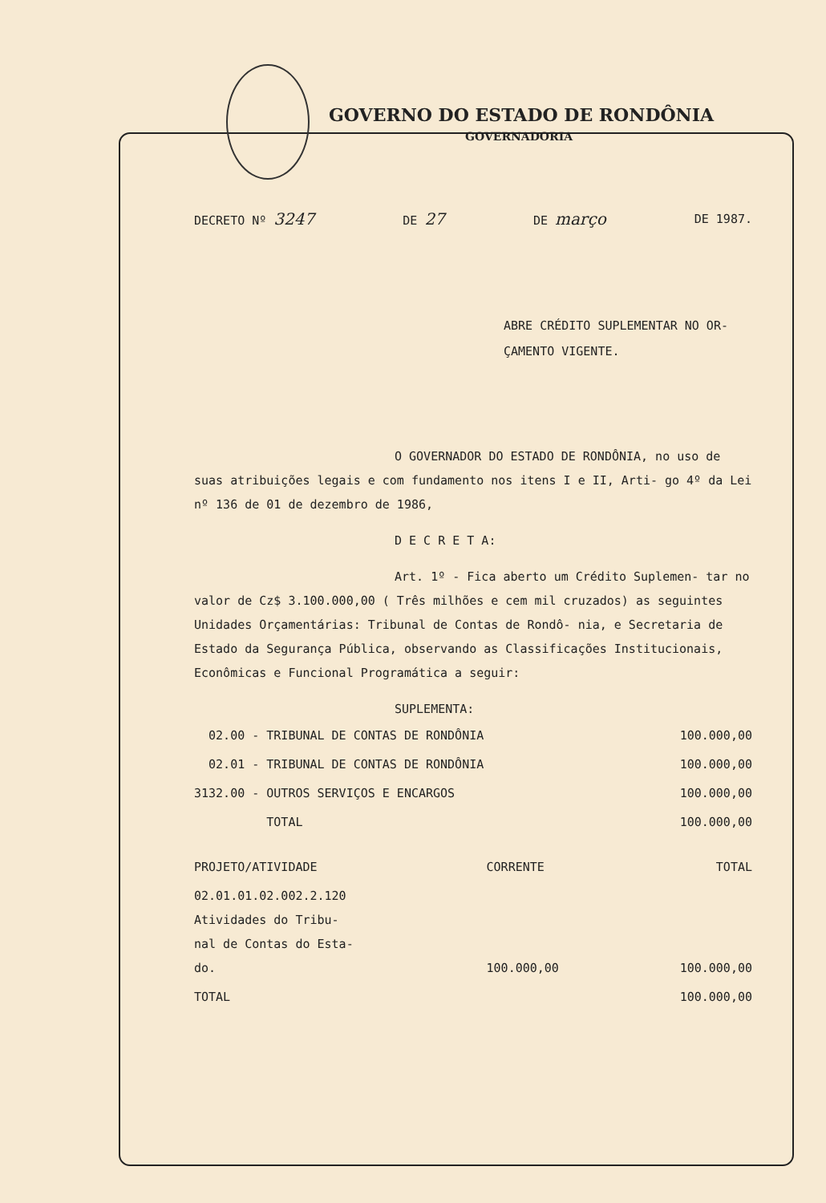GOVERNO DO ESTADO DE RONDÔNIA
GOVERNADORIA
DECRETO Nº 3247 DE 27 DE março DE 1987.
ABRE CRÉDITO SUPLEMENTAR NO OR-
ÇAMENTO VIGENTE.
O GOVERNADOR DO ESTADO DE RONDÔNIA, no uso de suas atribuições legais e com fundamento nos itens I e II, Arti- go 4º da Lei nº 136 de 01 de dezembro de 1986,
D E C R E T A:
Art. 1º - Fica aberto um Crédito Suplemen- tar no valor de Cz$ 3.100.000,00 ( Três milhões e cem mil cruzados) as seguintes Unidades Orçamentárias: Tribunal de Contas de Rondô- nia, e Secretaria de Estado da Segurança Pública, observando as Classificações Institucionais, Econômicas e Funcional Programática a seguir:
SUPLEMENTA:
| 02.00 - TRIBUNAL DE CONTAS DE RONDÔNIA | 100.000,00 |
| 02.01 - TRIBUNAL DE CONTAS DE RONDÔNIA | 100.000,00 |
| 3132.00 - OUTROS SERVIÇOS E ENCARGOS | 100.000,00 |
| TOTAL | 100.000,00 |
| PROJETO/ATIVIDADE | CORRENTE | TOTAL |
| --- | --- | --- |
| 02.01.01.02.002.2.120 Atividades do Tribu- nal de Contas do Esta- do. | 100.000,00 | 100.000,00 |
| TOTAL | | 100.000,00 |